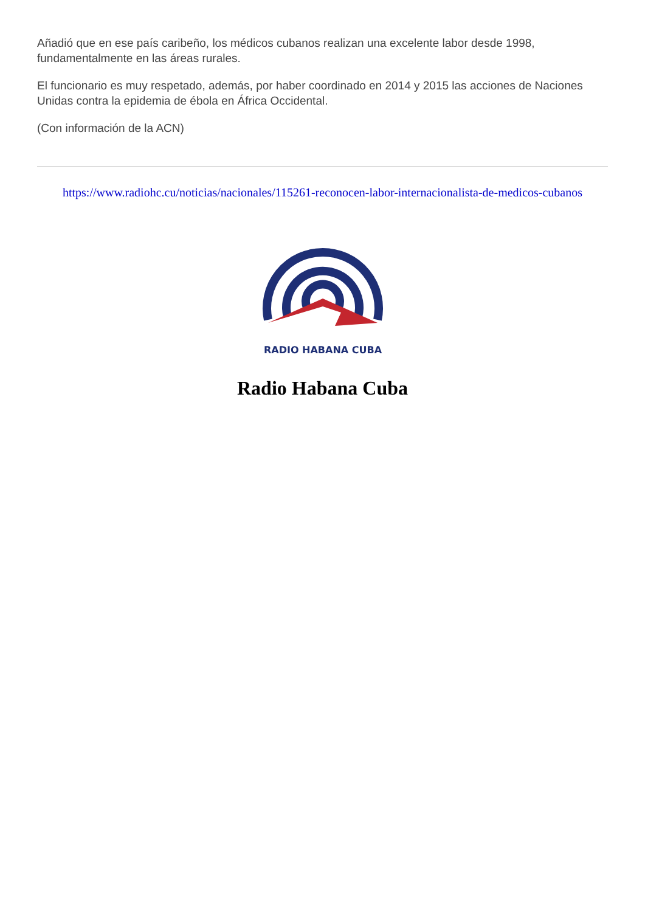Añadió que en ese país caribeño, los médicos cubanos realizan una excelente labor desde 1998, fundamentalmente en las áreas rurales.
El funcionario es muy respetado, además, por haber coordinado en 2014 y 2015 las acciones de Naciones Unidas contra la epidemia de ébola en África Occidental.
(Con información de la ACN)
https://www.radiohc.cu/noticias/nacionales/115261-reconocen-labor-internacionalista-de-medicos-cubanos
RADIO HABANA CUBA
Radio Habana Cuba